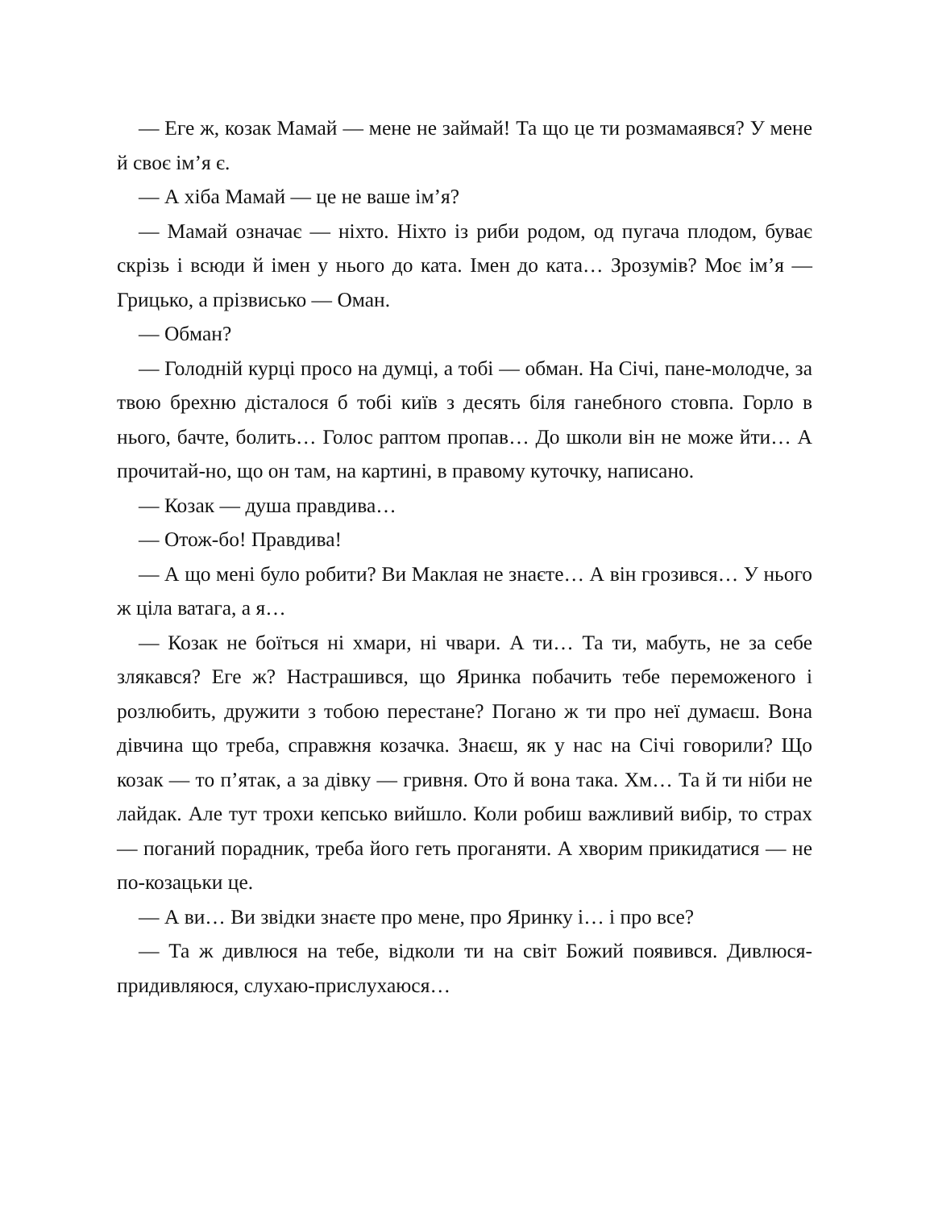— Еге ж, козак Мамай — мене не займай! Та що це ти розмамаявся? У мене й своє ім’я є.
— А хіба Мамай — це не ваше ім’я?
— Мамай означає — ніхто. Ніхто із риби родом, од пугача плодом, буває скрізь і всюди й імен у нього до ката. Імен до ката… Зрозумів? Моє ім’я — Грицько, а прізвисько — Оман.
— Обман?
— Голодній курці просо на думці, а тобі — обман. На Січі, пане-молодче, за твою брехню дісталося б тобі київ з десять біля ганебного стовпа. Горло в нього, бачте, болить… Голос раптом пропав… До школи він не може йти… А прочитай-но, що он там, на картині, в правому куточку, написано.
— Козак — душа правдива…
— Отож-бо! Правдива!
— А що мені було робити? Ви Маклая не знаєте… А він грозився… У нього ж ціла ватага, а я…
— Козак не боїться ні хмари, ні чвари. А ти… Та ти, мабуть, не за себе злякався? Еге ж? Настрашився, що Яринка побачить тебе переможеного і розлюбить, дружити з тобою перестане? Погано ж ти про неї думаєш. Вона дівчина що треба, справжня козачка. Знаєш, як у нас на Січі говорили? Що козак — то п’ятак, а за дівку — гривня. Ото й вона така. Хм… Та й ти ніби не лайдак. Але тут трохи кепсько вийшло. Коли робиш важливий вибір, то страх — поганий порадник, треба його геть проганяти. А хворим прикидатися — не по-козацьки це.
— А ви… Ви звідки знаєте про мене, про Яринку і… і про все?
— Та ж дивлюся на тебе, відколи ти на світ Божий появився. Дивлюся-придивляюся, слухаю-прислухаюся…